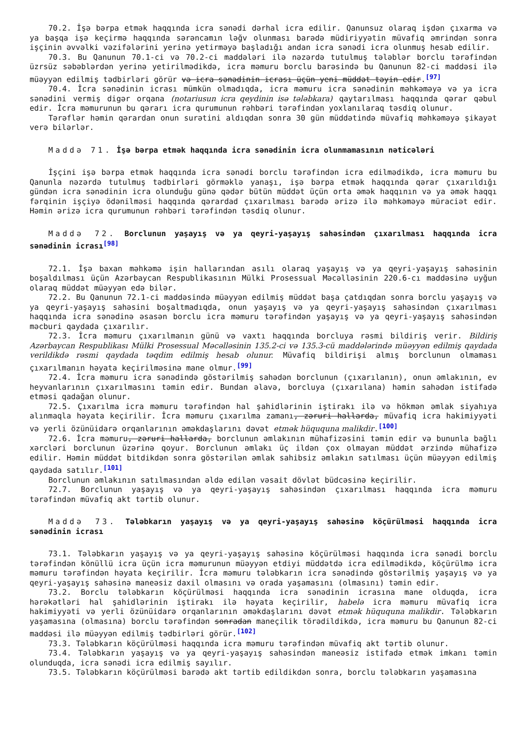70.2. İşə bərpa etmək haqqında icra sənədi dərhal icra edilir. Qanunsuz olaraq işdən çıxarma və ya başqa işə keçirmə haqqında sərəncamın ləğv olunması barədə müdiriyyətin müvafiq əmrindən sonra işçinin əvvəlki vəzifələrini yerinə yetirməyə başladığı andan icra sənədi icra olunmuş hesab edilir.
70.3. Bu Qanunun 70.1-ci və 70.2-ci maddələri ilə nəzərdə tutulmuş tələblər borclu tərəfindən üzrsüz səbəblərdən yerinə yetirilmədikdə, icra məmuru borclu barəsində bu Qanunun 82-ci maddəsi ilə müəyyən edilmiş tədbirləri görür və icra sənədinin icrası üçün yeni müddət təyin edir.<sup>[97]</sup>
70.4. İcra sənədinin icrası mümkün olmadıqda, icra məmuru icra sənədinin məhkəməyə və ya icra sənədini vermiş digər orqana (notariusun icra qeydinin isə tələbkara) qaytarılması haqqında qərar qəbul edir. İcra məmurunun bu qərarı icra qurumunun rəhbəri tərəfindən yoxlanılaraq təsdiq olunur.
Tərəflər həmin qərardan onun surətini aldıqdan sonra 30 gün müddətində müvafiq məhkəməyə şikayət verə bilərlər.
Maddə 71. İşə bərpa etmək haqqında icra sənədinin icra olunmamasının nəticələri
İşçini işə bərpa etmək haqqında icra sənədi borclu tərəfindən icra edilmədikdə, icra məmuru bu Qanunla nəzərdə tutulmuş tədbirləri görməklə yanaşı, işə bərpa etmək haqqında qərar çıxarıldığı gündən icra sənədinin icra olunduğu günə qədər bütün müddət üçün orta əmək haqqının və ya əmək haqqı fərqinin işçiyə ödənilməsi haqqında qərardad çıxarılması barədə ərizə ilə məhkəməyə müraciət edir. Həmin ərizə icra qurumunun rəhbəri tərəfindən təsdiq olunur.
Maddə 72. Borclunun yaşayış və ya qeyri-yaşayış sahəsindən çıxarılması haqqında icra sənədinin icrası<sup>[98]</sup>
72.1. İşə baxan məhkəmə işin hallarından asılı olaraq yaşayış və ya qeyri-yaşayış sahəsinin boşaldılması üçün Azərbaycan Respublikasının Mülki Prosessual Məcəlləsinin 220.6-cı maddəsinə uyğun olaraq müddət müəyyən edə bilər.
72.2. Bu Qanunun 72.1-ci maddəsində müəyyən edilmiş müddət başa çatdıqdan sonra borclu yaşayış və ya qeyri-yaşayış sahəsini boşaltmadıqda, onun yaşayış və ya qeyri-yaşayış sahəsindən çıxarılması haqqında icra sənədinə əsasən borclu icra məmuru tərəfindən yaşayış və ya qeyri-yaşayış sahəsindən məcburi qaydada çıxarılır.
72.3. İcra məmuru çıxarılmanın günü və vaxtı haqqında borcluya rəsmi bildiriş verir. Bildiriş Azərbaycan Respublikası Mülki Prosessual Məcəlləsinin 135.2-ci və 135.3-cü maddələrində müəyyən edilmiş qaydada verildikdə rəsmi qaydada təqdim edilmiş hesab olunur. Müvafiq bildirişi almış borclunun olmaması çıxarılmanın həyata keçirilməsinə mane olmur.<sup>[99]</sup>
72.4. İcra məmuru icra sənədində göstərilmiş sahədən borclunun (çıxarılanın), onun əmlakının, ev heyvanlarının çıxarılmasını təmin edir. Bundan əlavə, borcluya (çıxarılana) həmin sahədən istifadə etməsi qadağan olunur.
72.5. Çıxarılma icra məmuru tərəfindən hal şahidlərinin iştirakı ilə və hökmən əmlak siyahıya alınmaqla həyata keçirilir. İcra məmuru çıxarılma zamanı, zəruri hallarda, müvafiq icra hakimiyyəti və yerli özünüidarə orqanlarının əməkdaşlarını dəvət etmək hüququna malikdir.<sup>[100]</sup>
72.6. İcra məmuru, zəruri hallarda, borclunun əmlakının mühafizəsini təmin edir və bununla bağlı xərcləri borclunun üzərinə qoyur. Borclunun əmlakı üç ildən çox olmayan müddət ərzində mühafizə edilir. Həmin müddət bitdikdən sonra göstərilən əmlak sahibsiz əmlakın satılması üçün müəyyən edilmiş qaydada satılır.<sup>[101]</sup>
Borclunun əmlakının satılmasından əldə edilən vəsait dövlət büdcəsinə keçirilir.
72.7. Borclunun yaşayış və ya qeyri-yaşayış sahəsindən çıxarılması haqqında icra məmuru tərəfindən müvafiq akt tərtib olunur.
Maddə 73. Tələbkarın yaşayış və ya qeyri-yaşayış sahəsinə köçürülməsi haqqında icra sənədinin icrası
73.1. Tələbkarın yaşayış və ya qeyri-yaşayış sahəsinə köçürülməsi haqqında icra sənədi borclu tərəfindən könüllü icra üçün icra məmurunun müəyyən etdiyi müddətdə icra edilmədikdə, köçürülmə icra məmuru tərəfindən həyata keçirilir. İcra məmuru tələbkarın icra sənədində göstərilmiş yaşayış və ya qeyri-yaşayış sahəsinə maneəsiz daxil olmasını və orada yaşamasını (olmasını) təmin edir.
73.2. Borclu tələbkarın köçürülməsi haqqında icra sənədinin icrasına mane olduqda, icra hərəkətləri hal şahidlərinin iştirakı ilə həyata keçirilir, habelə icra məmuru müvafiq icra hakimiyyəti və yerli özünüidarə orqanlarının əməkdaşlarını dəvət etmək hüququna malikdir. Tələbkarın yaşamasına (olmasına) borclu tərəfindən sonradan maneçilik törədildikdə, icra məmuru bu Qanunun 82-ci maddəsi ilə müəyyən edilmiş tədbirləri görür.<sup>[102]</sup>
73.3. Tələbkarın köçürülməsi haqqında icra məmuru tərəfindən müvafiq akt tərtib olunur.
73.4. Tələbkarın yaşayış və ya qeyri-yaşayış sahəsindən maneəsiz istifadə etmək imkanı təmin olunduqda, icra sənədi icra edilmiş sayılır.
73.5. Tələbkarın köçürülməsi barədə akt tərtib edildikdən sonra, borclu tələbkarın yaşamasına